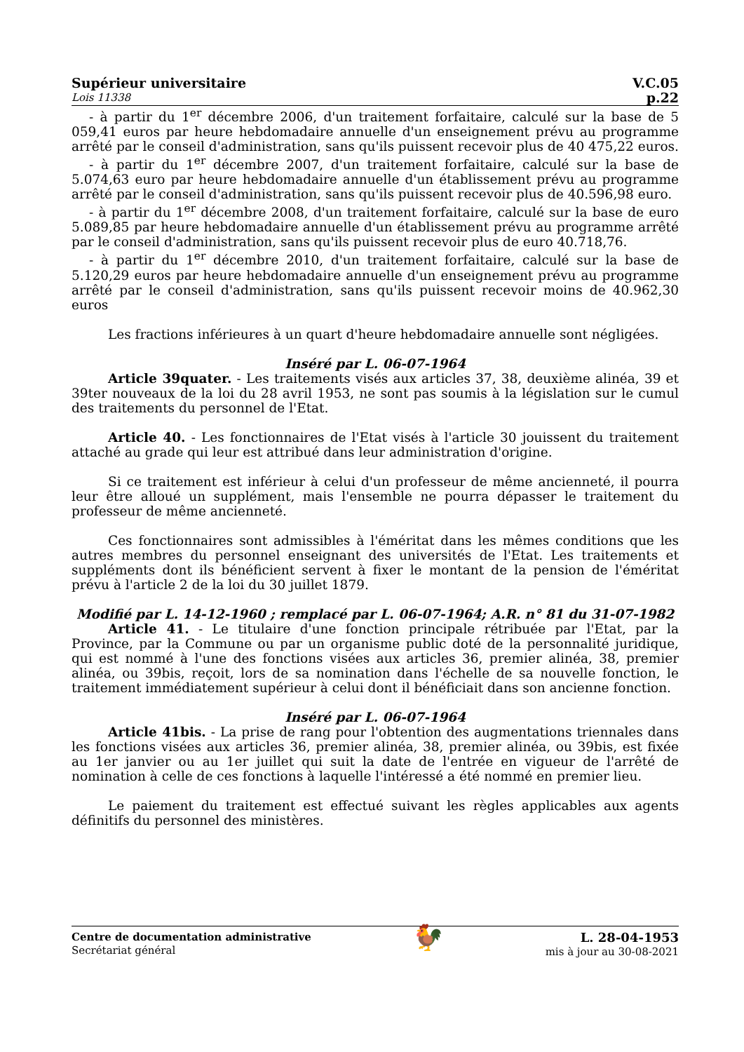Supérieur universitaire V.C.05
Lois 11338 p.22
- à partir du 1<sup>er</sup> décembre 2006, d'un traitement forfaitaire, calculé sur la base de 5 059,41 euros par heure hebdomadaire annuelle d'un enseignement prévu au programme arrêté par le conseil d'administration, sans qu'ils puissent recevoir plus de 40 475,22 euros.
- à partir du 1<sup>er</sup> décembre 2007, d'un traitement forfaitaire, calculé sur la base de 5.074,63 euro par heure hebdomadaire annuelle d'un établissement prévu au programme arrêté par le conseil d'administration, sans qu'ils puissent recevoir plus de 40.596,98 euro.
- à partir du 1<sup>er</sup> décembre 2008, d'un traitement forfaitaire, calculé sur la base de euro 5.089,85 par heure hebdomadaire annuelle d'un établissement prévu au programme arrêté par le conseil d'administration, sans qu'ils puissent recevoir plus de euro 40.718,76.
- à partir du 1<sup>er</sup> décembre 2010, d'un traitement forfaitaire, calculé sur la base de 5.120,29 euros par heure hebdomadaire annuelle d'un enseignement prévu au programme arrêté par le conseil d'administration, sans qu'ils puissent recevoir moins de 40.962,30 euros
Les fractions inférieures à un quart d'heure hebdomadaire annuelle sont négligées.
Inséré par L. 06-07-1964
Article 39quater. - Les traitements visés aux articles 37, 38, deuxième alinéa, 39 et 39ter nouveaux de la loi du 28 avril 1953, ne sont pas soumis à la législation sur le cumul des traitements du personnel de l'Etat.
Article 40. - Les fonctionnaires de l'Etat visés à l'article 30 jouissent du traitement attaché au grade qui leur est attribué dans leur administration d'origine.
Si ce traitement est inférieur à celui d'un professeur de même ancienneté, il pourra leur être alloué un supplément, mais l'ensemble ne pourra dépasser le traitement du professeur de même ancienneté.
Ces fonctionnaires sont admissibles à l'éméritat dans les mêmes conditions que les autres membres du personnel enseignant des universités de l'Etat. Les traitements et suppléments dont ils bénéficient servent à fixer le montant de la pension de l'éméritat prévu à l'article 2 de la loi du 30 juillet 1879.
Modifié par L. 14-12-1960 ; remplacé par L. 06-07-1964; A.R. n° 81 du 31-07-1982
Article 41. - Le titulaire d'une fonction principale rétribuée par l'Etat, par la Province, par la Commune ou par un organisme public doté de la personnalité juridique, qui est nommé à l'une des fonctions visées aux articles 36, premier alinéa, 38, premier alinéa, ou 39bis, reçoit, lors de sa nomination dans l'échelle de sa nouvelle fonction, le traitement immédiatement supérieur à celui dont il bénéficiait dans son ancienne fonction.
Inséré par L. 06-07-1964
Article 41bis. - La prise de rang pour l'obtention des augmentations triennales dans les fonctions visées aux articles 36, premier alinéa, 38, premier alinéa, ou 39bis, est fixée au 1er janvier ou au 1er juillet qui suit la date de l'entrée en vigueur de l'arrêté de nomination à celle de ces fonctions à laquelle l'intéressé a été nommé en premier lieu.
Le paiement du traitement est effectué suivant les règles applicables aux agents définitifs du personnel des ministères.
Centre de documentation administrative
Secrétariat général 🐓 L. 28-04-1953
mis à jour au 30-08-2021